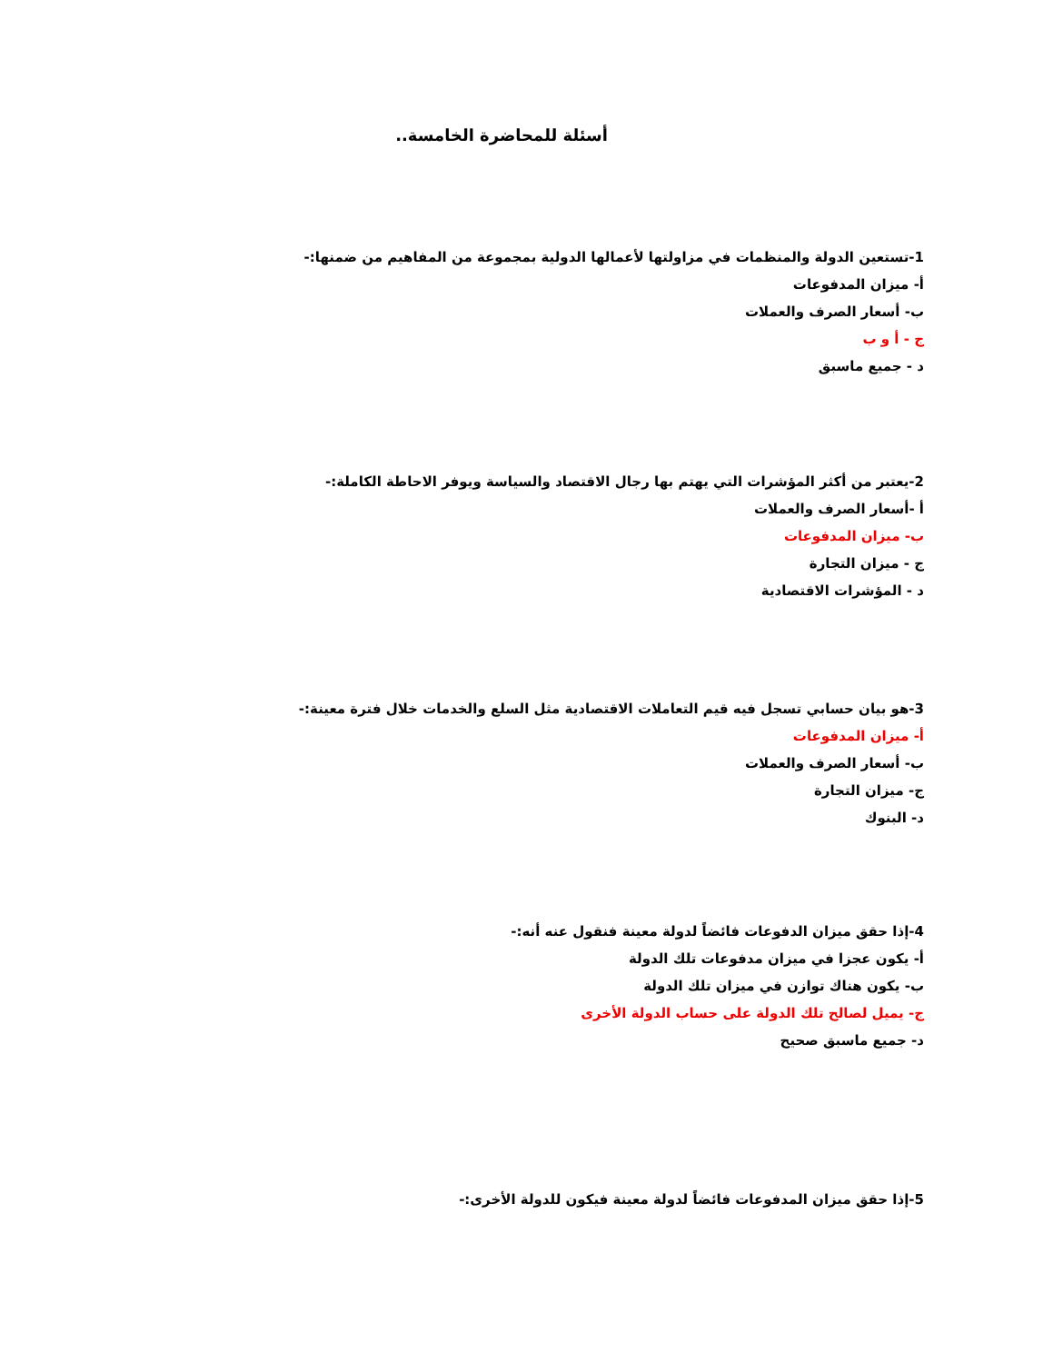أسئلة للمحاضرة الخامسة..
1-تستعين الدولة والمنظمات في مزاولتها لأعمالها الدولية بمجموعة من المفاهيم من ضمنها:-
أ- ميزان المدفوعات
ب- أسعار الصرف والعملات
ج - أ و ب
د - جميع ماسبق
2-يعتبر من أكثر المؤشرات التي يهتم بها رجال الاقتصاد والسياسة ويوفر الاحاطة الكاملة:-
أ -أسعار الصرف والعملات
ب- ميزان المدفوعات
ج - ميزان التجارة
د - المؤشرات الاقتصادية
3-هو بيان حسابي تسجل فيه قيم التعاملات الاقتصادية مثل السلع والخدمات خلال فترة معينة:-
أ- ميزان المدفوعات
ب- أسعار الصرف والعملات
ج- ميزان التجارة
د- البنوك
4-إذا حقق ميزان الدفوعات فائضاً لدولة معينة فنقول عنه أنه:-
أ- يكون عجزا في ميزان مدفوعات تلك الدولة
ب- يكون هناك توازن في ميزان تلك الدولة
ج- يميل لصالح تلك الدولة على حساب الدولة الأخرى
د- جميع ماسبق صحيح
5-إذا حقق ميزان المدفوعات فائضاً لدولة معينة فيكون للدولة الأخرى:-